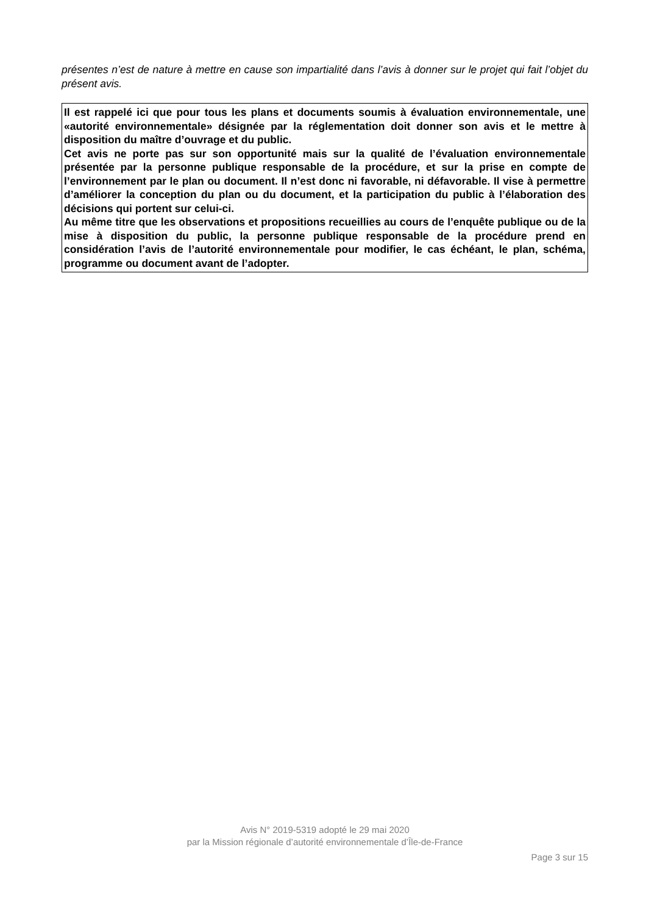présentes n’est de nature à mettre en cause son impartialité dans l’avis à donner sur le projet qui fait l’objet du présent avis.
Il est rappelé ici que pour tous les plans et documents soumis à évaluation environnementale, une «autorité environnementale» désignée par la réglementation doit donner son avis et le mettre à disposition du maître d’ouvrage et du public.
Cet avis ne porte pas sur son opportunité mais sur la qualité de l’évaluation environnementale présentée par la personne publique responsable de la procédure, et sur la prise en compte de l’environnement par le plan ou document. Il n’est donc ni favorable, ni défavorable. Il vise à permettre d’améliorer la conception du plan ou du document, et la participation du public à l’élaboration des décisions qui portent sur celui-ci.
Au même titre que les observations et propositions recueillies au cours de l’enquête publique ou de la mise à disposition du public, la personne publique responsable de la procédure prend en considération l’avis de l’autorité environnementale pour modifier, le cas échéant, le plan, schéma, programme ou document avant de l’adopter.
Avis N° 2019-5319 adopté le 29 mai 2020
par la Mission régionale d’autorité environnementale d’Île-de-France
Page 3 sur 15